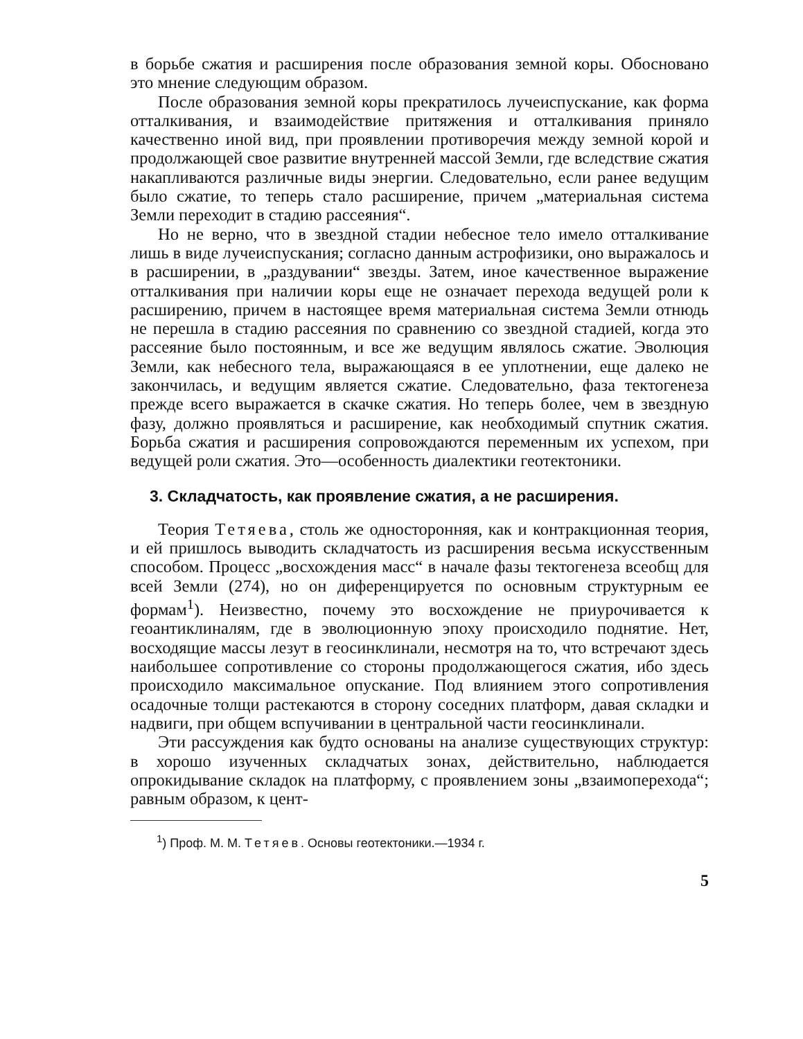в борьбе сжатия и расширения после образования земной коры. Обосновано это мнение следующим образом.
После образования земной коры прекратилось лучеиспускание, как форма отталкивания, и взаимодействие притяжения и отталкивания приняло качественно иной вид, при проявлении противоречия между земной корой и продолжающей свое развитие внутренней массой Земли, где вследствие сжатия накапливаются различные виды энергии. Следовательно, если ранее ведущим было сжатие, то теперь стало расширение, причем „материальная система Земли переходит в стадию рассеяния“.
Но не верно, что в звездной стадии небесное тело имело отталкивание лишь в виде лучеиспускания; согласно данным астрофизики, оно выражалось и в расширении, в „раздувании“ звезды. Затем, иное качественное выражение отталкивания при наличии коры еще не означает перехода ведущей роли к расширению, причем в настоящее время материальная система Земли отнюдь не перешла в стадию рассеяния по сравнению со звездной стадией, когда это рассеяние было постоянным, и все же ведущим являлось сжатие. Эволюция Земли, как небесного тела, выражающаяся в ее уплотнении, еще далеко не закончилась, и ведущим является сжатие. Следовательно, фаза тектогенеза прежде всего выражается в скачке сжатия. Но теперь более, чем в звездную фазу, должно проявляться и расширение, как необходимый спутник сжатия. Борьба сжатия и расширения сопровождаются переменным их успехом, при ведущей роли сжатия. Это—особенность диалектики геотектоники.
3. Складчатость, как проявление сжатия, а не расширения.
Теория Тетяева, столь же односторонняя, как и контракционная теория, и ей пришлось выводить складчатость из расширения весьма искусственным способом. Процесс „восхождения масс“ в начале фазы тектогенеза всеобщ для всей Земли (274), но он диференцируется по основным структурным ее формам<sup>1</sup>). Неизвестно, почему это восхождение не приурочивается к геоантиклиналям, где в эволюционную эпоху происходило поднятие. Нет, восходящие массы лезут в геосинклинали, несмотря на то, что встречают здесь наибольшее сопротивление со стороны продолжающегося сжатия, ибо здесь происходило максимальное опускание. Под влиянием этого сопротивления осадочные толщи растекаются в сторону соседних платформ, давая складки и надвиги, при общем вспучивании в центральной части геосинклинали.
Эти рассуждения как будто основаны на анализе существующих структур: в хорошо изученных складчатых зонах, действительно, наблюдается опрокидывание складок на платформу, с проявлением зоны „взаимоперехода“; равным образом, к цент-
<sup>1</sup>) Проф. М. М. Тетяев. Основы геотектоники.—1934 г.
5